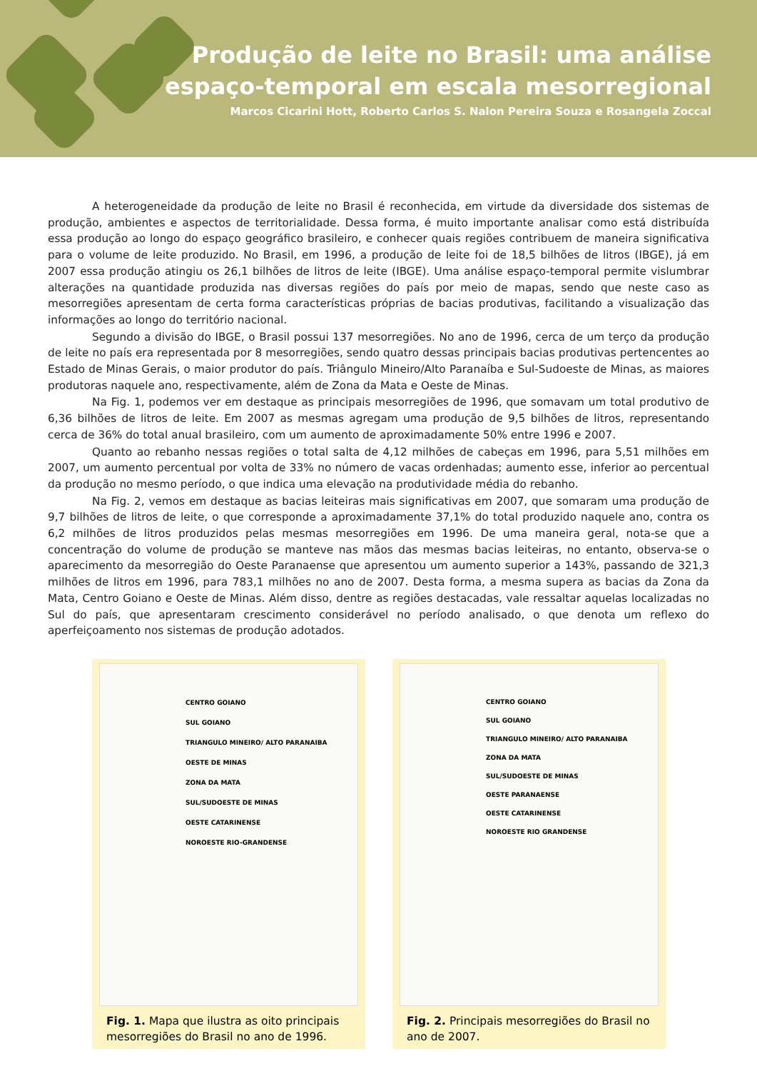Produção de leite no Brasil: uma análise
espaço-temporal em escala mesorregional
Marcos Cicarini Hott, Roberto Carlos S. Nalon Pereira Souza e Rosangela Zoccal
A heterogeneidade da produção de leite no Brasil é reconhecida, em virtude da diversidade dos sistemas de produção, ambientes e aspectos de territorialidade. Dessa forma, é muito importante analisar como está distribuída essa produção ao longo do espaço geográfico brasileiro, e conhecer quais regiões contribuem de maneira significativa para o volume de leite produzido. No Brasil, em 1996, a produção de leite foi de 18,5 bilhões de litros (IBGE), já em 2007 essa produção atingiu os 26,1 bilhões de litros de leite (IBGE). Uma análise espaço-temporal permite vislumbrar alterações na quantidade produzida nas diversas regiões do país por meio de mapas, sendo que neste caso as mesorregiões apresentam de certa forma características próprias de bacias produtivas, facilitando a visualização das informações ao longo do território nacional.
Segundo a divisão do IBGE, o Brasil possui 137 mesorregiões. No ano de 1996, cerca de um terço da produção de leite no país era representada por 8 mesorregiões, sendo quatro dessas principais bacias produtivas pertencentes ao Estado de Minas Gerais, o maior produtor do país. Triângulo Mineiro/Alto Paranaíba e Sul-Sudoeste de Minas, as maiores produtoras naquele ano, respectivamente, além de Zona da Mata e Oeste de Minas.
Na Fig. 1, podemos ver em destaque as principais mesorregiões de 1996, que somavam um total produtivo de 6,36 bilhões de litros de leite. Em 2007 as mesmas agregam uma produção de 9,5 bilhões de litros, representando cerca de 36% do total anual brasileiro, com um aumento de aproximadamente 50% entre 1996 e 2007.
Quanto ao rebanho nessas regiões o total salta de 4,12 milhões de cabeças em 1996, para 5,51 milhões em 2007, um aumento percentual por volta de 33% no número de vacas ordenhadas; aumento esse, inferior ao percentual da produção no mesmo período, o que indica uma elevação na produtividade média do rebanho.
Na Fig. 2, vemos em destaque as bacias leiteiras mais significativas em 2007, que somaram uma produção de 9,7 bilhões de litros de leite, o que corresponde a aproximadamente 37,1% do total produzido naquele ano, contra os 6,2 milhões de litros produzidos pelas mesmas mesorregiões em 1996. De uma maneira geral, nota-se que a concentração do volume de produção se manteve nas mãos das mesmas bacias leiteiras, no entanto, observa-se o aparecimento da mesorregião do Oeste Paranaense que apresentou um aumento superior a 143%, passando de 321,3 milhões de litros em 1996, para 783,1 milhões no ano de 2007. Desta forma, a mesma supera as bacias da Zona da Mata, Centro Goiano e Oeste de Minas. Além disso, dentre as regiões destacadas, vale ressaltar aquelas localizadas no Sul do país, que apresentaram crescimento considerável no período analisado, o que denota um reflexo do aperfeiçoamento nos sistemas de produção adotados.
CENTRO GOIANO
SUL GOIANO
TRIANGULO MINEIRO/ ALTO PARANAIBA
OESTE DE MINAS
ZONA DA MATA
SUL/SUDOESTE DE MINAS
OESTE CATARINENSE
NOROESTE RIO-GRANDENSE
Fig. 1. Mapa que ilustra as oito principais mesorregiões do Brasil no ano de 1996.
CENTRO GOIANO
SUL GOIANO
TRIANGULO MINEIRO/ ALTO PARANAIBA
ZONA DA MATA
SUL/SUDOESTE DE MINAS
OESTE PARANAENSE
OESTE CATARINENSE
NOROESTE RIO GRANDENSE
Fig. 2. Principais mesorregiões do Brasil no ano de 2007.